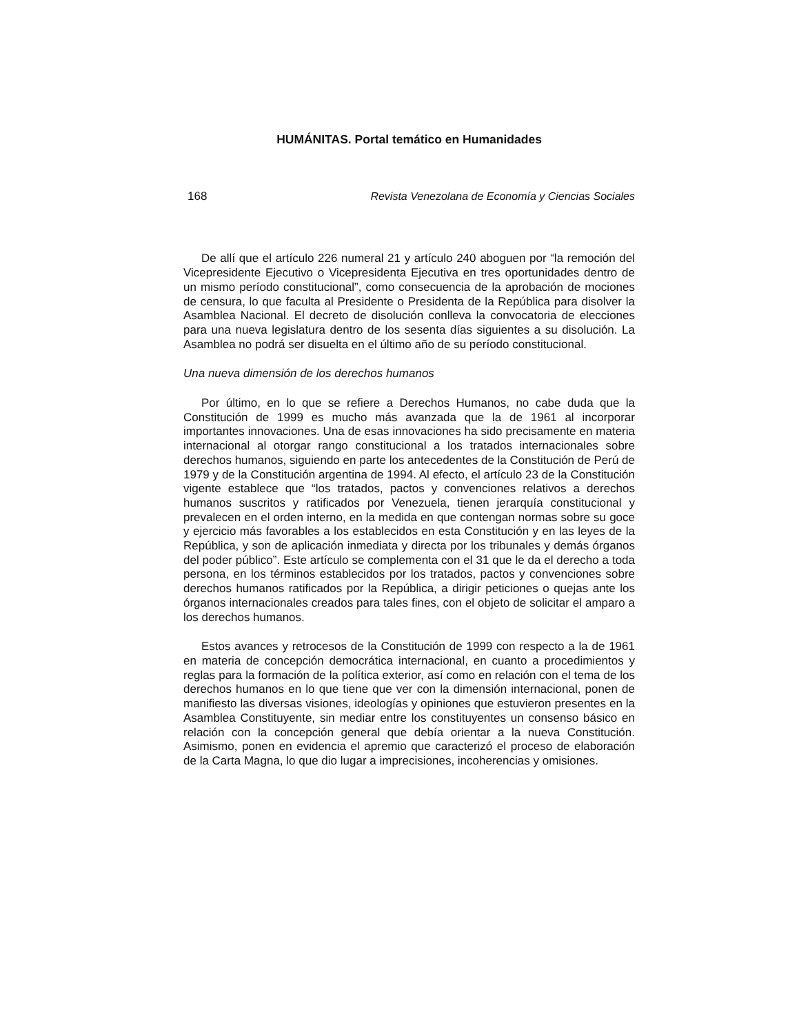HUMÁNITAS. Portal temático en Humanidades
168 Revista Venezolana de Economía y Ciencias Sociales
De allí que el artículo 226 numeral 21 y artículo 240 aboguen por “la remoción del Vicepresidente Ejecutivo o Vicepresidenta Ejecutiva en tres oportunidades dentro de un mismo período constitucional”, como consecuencia de la aprobación de mociones de censura, lo que faculta al Presidente o Presidenta de la República para disolver la Asamblea Nacional. El decreto de disolución conlleva la convocatoria de elecciones para una nueva legislatura dentro de los sesenta días siguientes a su disolución. La Asamblea no podrá ser disuelta en el último año de su período constitucional.
Una nueva dimensión de los derechos humanos
Por último, en lo que se refiere a Derechos Humanos, no cabe duda que la Constitución de 1999 es mucho más avanzada que la de 1961 al incorporar importantes innovaciones. Una de esas innovaciones ha sido precisamente en materia internacional al otorgar rango constitucional a los tratados internacionales sobre derechos humanos, siguiendo en parte los antecedentes de la Constitución de Perú de 1979 y de la Constitución argentina de 1994. Al efecto, el artículo 23 de la Constitución vigente establece que “los tratados, pactos y convenciones relativos a derechos humanos suscritos y ratificados por Venezuela, tienen jerarquía constitucional y prevalecen en el orden interno, en la medida en que contengan normas sobre su goce y ejercicio más favorables a los establecidos en esta Constitución y en las leyes de la República, y son de aplicación inmediata y directa por los tribunales y demás órganos del poder público”. Este artículo se complementa con el 31 que le da el derecho a toda persona, en los términos establecidos por los tratados, pactos y convenciones sobre derechos humanos ratificados por la República, a dirigir peticiones o quejas ante los órganos internacionales creados para tales fines, con el objeto de solicitar el amparo a los derechos humanos.
Estos avances y retrocesos de la Constitución de 1999 con respecto a la de 1961 en materia de concepción democrática internacional, en cuanto a procedimientos y reglas para la formación de la política exterior, así como en relación con el tema de los derechos humanos en lo que tiene que ver con la dimensión internacional, ponen de manifiesto las diversas visiones, ideologías y opiniones que estuvieron presentes en la Asamblea Constituyente, sin mediar entre los constituyentes un consenso básico en relación con la concepción general que debía orientar a la nueva Constitución. Asimismo, ponen en evidencia el apremio que caracterizó el proceso de elaboración de la Carta Magna, lo que dio lugar a imprecisiones, incoherencias y omisiones.